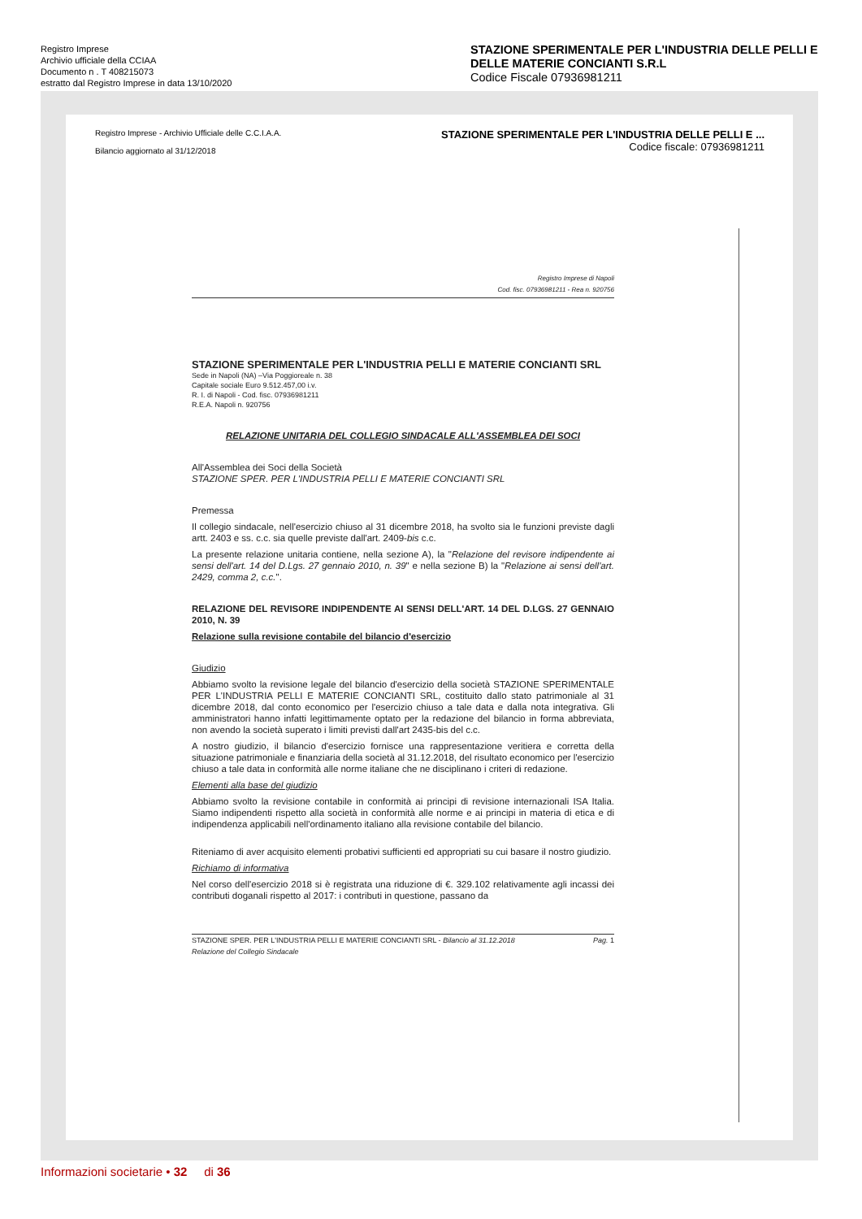Registro Imprese
Archivio ufficiale della CCIAA
Documento n . T 408215073
estratto dal Registro Imprese in data 13/10/2020
STAZIONE SPERIMENTALE PER L'INDUSTRIA DELLE PELLI E DELLE MATERIE CONCIANTI S.R.L
Codice Fiscale 07936981211
Registro Imprese - Archivio Ufficiale delle C.C.I.A.A.
Bilancio aggiornato al 31/12/2018
STAZIONE SPERIMENTALE PER L'INDUSTRIA DELLE PELLI E ...
Codice fiscale: 07936981211
Registro Imprese di Napoli
Cod. fisc. 07936981211 - Rea n. 920756
STAZIONE SPERIMENTALE PER L'INDUSTRIA PELLI E MATERIE CONCIANTI SRL
Sede in Napoli (NA) –Via Poggioreale n. 38
Capitale sociale Euro 9.512.457,00 i.v.
R. I. di Napoli - Cod. fisc. 07936981211
R.E.A. Napoli n. 920756
RELAZIONE UNITARIA DEL COLLEGIO SINDACALE ALL'ASSEMBLEA DEI SOCI
All'Assemblea dei Soci della Società
STAZIONE SPER. PER L'INDUSTRIA PELLI E MATERIE CONCIANTI SRL
Premessa
Il collegio sindacale, nell'esercizio chiuso al 31 dicembre 2018, ha svolto sia le funzioni previste dagli artt. 2403 e ss. c.c. sia quelle previste dall'art. 2409-bis c.c.
La presente relazione unitaria contiene, nella sezione A), la "Relazione del revisore indipendente ai sensi dell'art. 14 del D.Lgs. 27 gennaio 2010, n. 39" e nella sezione B) la "Relazione ai sensi dell'art. 2429, comma 2, c.c.".
RELAZIONE DEL REVISORE INDIPENDENTE AI SENSI DELL'ART. 14 DEL D.LGS. 27 GENNAIO 2010, N. 39
Relazione sulla revisione contabile del bilancio d'esercizio
Giudizio
Abbiamo svolto la revisione legale del bilancio d'esercizio della società STAZIONE SPERIMENTALE PER L'INDUSTRIA PELLI E MATERIE CONCIANTI SRL, costituito dallo stato patrimoniale al 31 dicembre 2018, dal conto economico per l'esercizio chiuso a tale data e dalla nota integrativa. Gli amministratori hanno infatti legittimamente optato per la redazione del bilancio in forma abbreviata, non avendo la società superato i limiti previsti dall'art 2435-bis del c.c.
A nostro giudizio, il bilancio d'esercizio fornisce una rappresentazione veritiera e corretta della situazione patrimoniale e finanziaria della società al 31.12.2018, del risultato economico per l'esercizio chiuso a tale data in conformità alle norme italiane che ne disciplinano i criteri di redazione.
Elementi alla base del giudizio
Abbiamo svolto la revisione contabile in conformità ai principi di revisione internazionali ISA Italia. Siamo indipendenti rispetto alla società in conformità alle norme e ai principi in materia di etica e di indipendenza applicabili nell'ordinamento italiano alla revisione contabile del bilancio.
Riteniamo di aver acquisito elementi probativi sufficienti ed appropriati su cui basare il nostro giudizio.
Richiamo di informativa
Nel corso dell'esercizio 2018 si è registrata una riduzione di €. 329.102 relativamente agli incassi dei contributi doganali rispetto al 2017: i contributi in questione, passano da
STAZIONE SPER. PER L'INDUSTRIA PELLI E MATERIE CONCIANTI SRL - Bilancio al 31.12.2018
Relazione del Collegio Sindacale Pag. 1
Informazioni societarie • 32 di 36